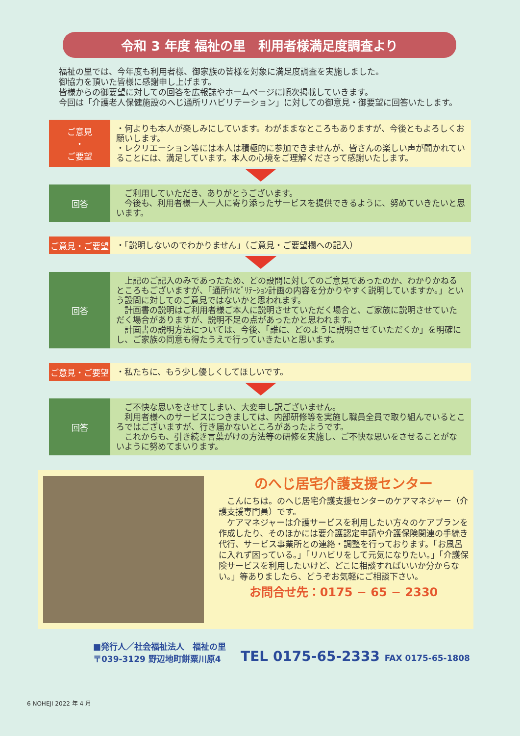令和 3 年度 福祉の里　利用者様満足度調査より
福祉の里では、今年度も利用者様、御家族の皆様を対象に満足度調査を実施しました。
御協力を頂いた皆様に感謝申し上げます。
皆様からの御要望に対しての回答を広報誌やホームページに順次掲載していきます。
今回は「介護老人保健施設のへじ通所リハビリテーション」に対しての御意見・御要望に回答いたします。
ご意見
・
ご要望
・何よりも本人が楽しみにしています。わがままなところもありますが、今後ともよろしくお願いします。
・レクリエーション等には本人は積極的に参加できませんが、皆さんの楽しい声が聞かれていることには、満足しています。本人の心境をご理解くださって感謝いたします。
回答
　ご利用していただき、ありがとうございます。
　今後も、利用者様一人一人に寄り添ったサービスを提供できるように、努めていきたいと思います。
ご意見・ご要望
・「説明しないのでわかりません」（ご意見・ご要望欄への記入）
回答
　上記のご記入のみであったため、どの設問に対してのご意見であったのか、わかりかねるところもございますが、「通所ﾘﾊﾋﾞﾘﾃｰｼｮﾝ計画の内容を分かりやすく説明していますか。」という設問に対してのご意見ではないかと思われます。
　計画書の説明はご利用者様ご本人に説明させていただく場合と、ご家族に説明させていただく場合がありますが、説明不足の点があったかと思われます。
　計画書の説明方法については、今後、「誰に、どのように説明させていただくか」を明確にし、ご家族の同意も得たうえで行っていきたいと思います。
ご意見・ご要望
・私たちに、もう少し優しくしてほしいです。
回答
　ご不快な思いをさせてしまい、大変申し訳ございません。
　利用者様へのサービスにつきましては、内部研修等を実施し職員全員で取り組んでいるところではございますが、行き届かないところがあったようです。
　これからも、引き続き言葉がけの方法等の研修を実施し、ご不快な思いをさせることがないように努めてまいります。
のへじ居宅介護支援センター
　こんにちは。のへじ居宅介護支援センターのケアマネジャー（介護支援専門員）です。
　ケアマネジャーは介護サービスを利用したい方々のケアプランを作成したり、そのほかには要介護認定申請や介護保険関連の手続き代行、サービス事業所との連絡・調整を行っております。「お風呂に入れず困っている。」「リハビリをして元気になりたい。」「介護保険サービスを利用したいけど、どこに相談すればいいか分からない。」等ありましたら、どうぞお気軽にご相談下さい。
お問合せ先：0175 − 65 − 2330
■発行人／社会福祉法人　福祉の里
〒039-3129 野辺地町餅粟川原4
TEL 0175-65-2333 FAX 0175-65-1808
6 NOHEJI 2022 年 4 月